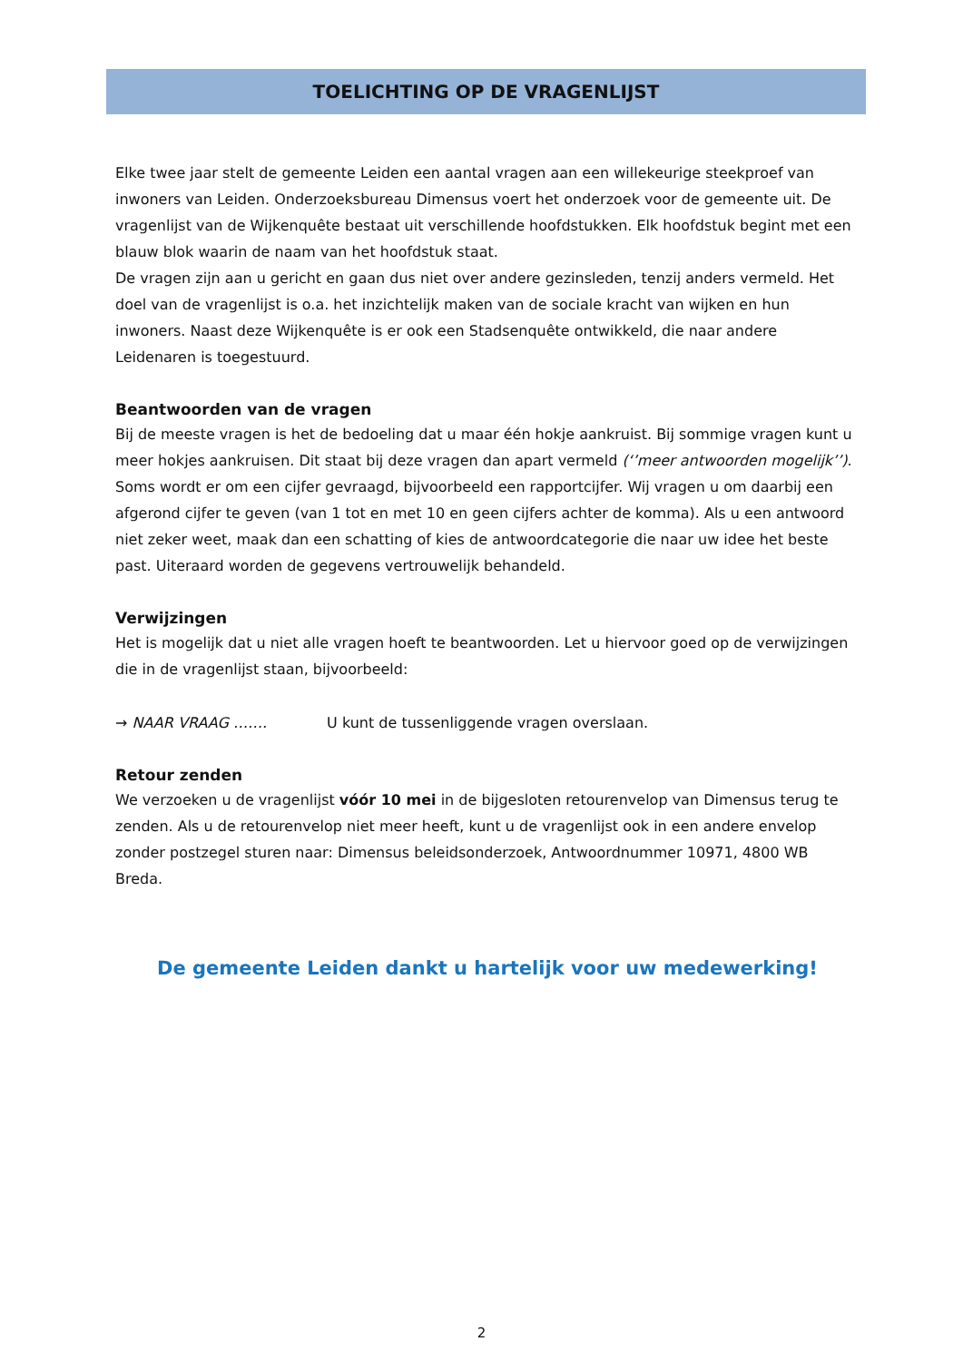TOELICHTING OP DE VRAGENLIJST
Elke twee jaar stelt de gemeente Leiden een aantal vragen aan een willekeurige steekproef van inwoners van Leiden. Onderzoeksbureau Dimensus voert het onderzoek voor de gemeente uit. De vragenlijst van de Wijkenquête bestaat uit verschillende hoofdstukken. Elk hoofdstuk begint met een blauw blok waarin de naam van het hoofdstuk staat.
De vragen zijn aan u gericht en gaan dus niet over andere gezinsleden, tenzij anders vermeld. Het doel van de vragenlijst is o.a. het inzichtelijk maken van de sociale kracht van wijken en hun inwoners. Naast deze Wijkenquête is er ook een Stadsenquête ontwikkeld, die naar andere Leidenaren is toegestuurd.
Beantwoorden van de vragen
Bij de meeste vragen is het de bedoeling dat u maar één hokje aankruist. Bij sommige vragen kunt u meer hokjes aankruisen. Dit staat bij deze vragen dan apart vermeld (‘’meer antwoorden mogelijk’’). Soms wordt er om een cijfer gevraagd, bijvoorbeeld een rapportcijfer. Wij vragen u om daarbij een afgerond cijfer te geven (van 1 tot en met 10 en geen cijfers achter de komma). Als u een antwoord niet zeker weet, maak dan een schatting of kies de antwoordcategorie die naar uw idee het beste past. Uiteraard worden de gegevens vertrouwelijk behandeld.
Verwijzingen
Het is mogelijk dat u niet alle vragen hoeft te beantwoorden. Let u hiervoor goed op de verwijzingen die in de vragenlijst staan, bijvoorbeeld:
→ NAAR VRAAG ……. U kunt de tussenliggende vragen overslaan.
Retour zenden
We verzoeken u de vragenlijst vóór 10 mei in de bijgesloten retourenvelop van Dimensus terug te zenden. Als u de retourenvelop niet meer heeft, kunt u de vragenlijst ook in een andere envelop zonder postzegel sturen naar: Dimensus beleidsonderzoek, Antwoordnummer 10971, 4800 WB Breda.
De gemeente Leiden dankt u hartelijk voor uw medewerking!
2